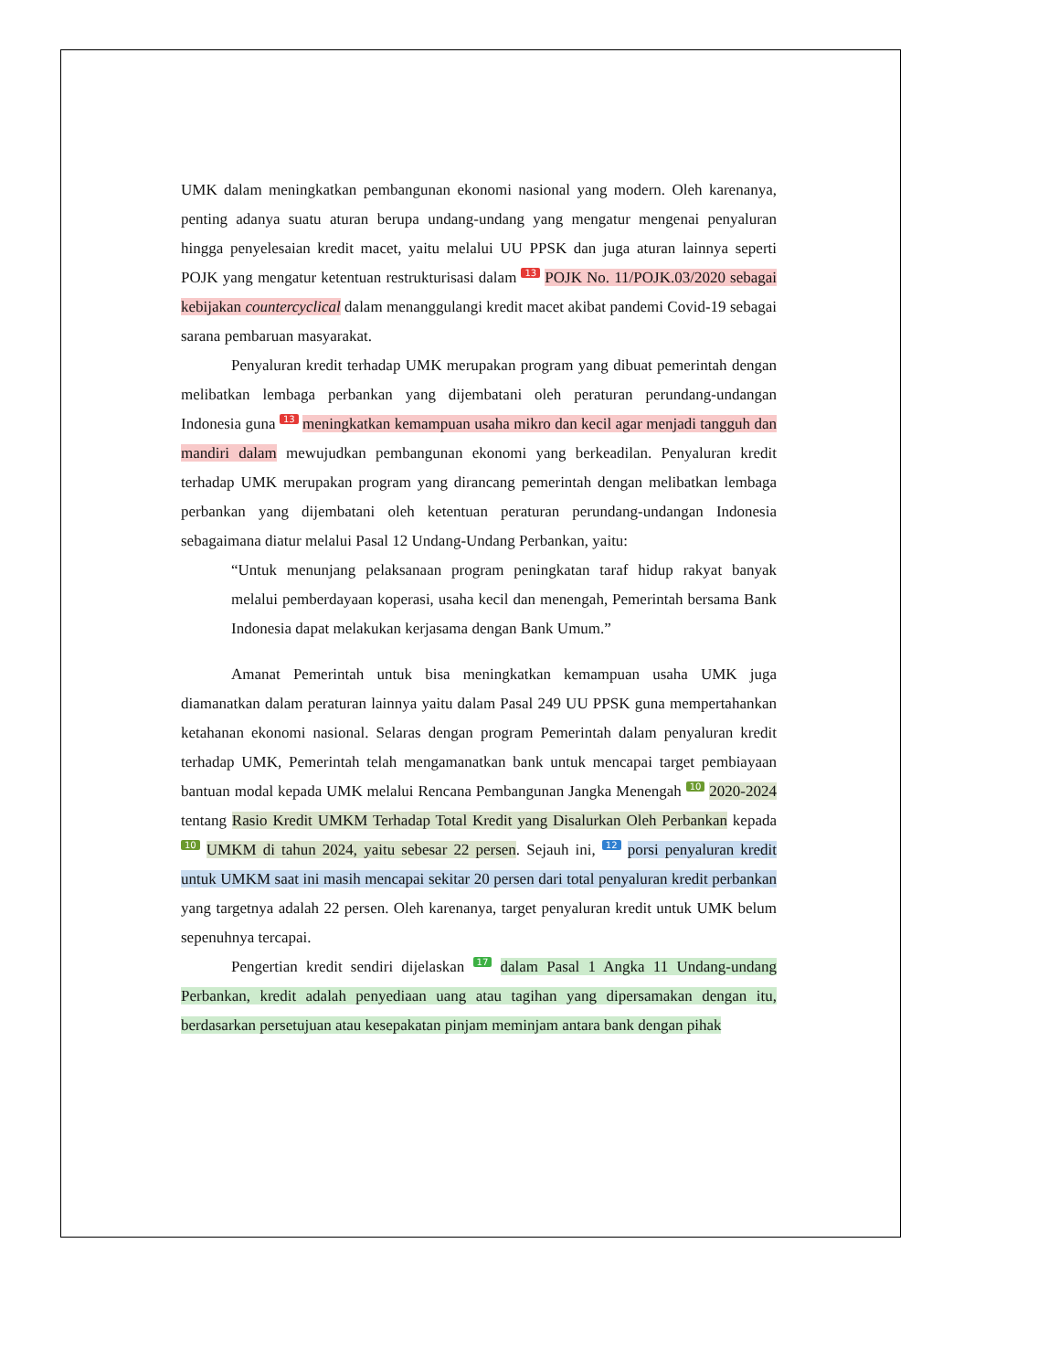UMK dalam meningkatkan pembangunan ekonomi nasional yang modern. Oleh karenanya, penting adanya suatu aturan berupa undang-undang yang mengatur mengenai penyaluran hingga penyelesaian kredit macet, yaitu melalui UU PPSK dan juga aturan lainnya seperti POJK yang mengatur ketentuan restrukturisasi dalam 13 POJK No. 11/POJK.03/2020 sebagai kebijakan countercyclical dalam menanggulangi kredit macet akibat pandemi Covid-19 sebagai sarana pembaruan masyarakat.
Penyaluran kredit terhadap UMK merupakan program yang dibuat pemerintah dengan melibatkan lembaga perbankan yang dijembatani oleh peraturan perundang-undangan Indonesia guna 13 meningkatkan kemampuan usaha mikro dan kecil agar menjadi tangguh dan mandiri dalam mewujudkan pembangunan ekonomi yang berkeadilan. Penyaluran kredit terhadap UMK merupakan program yang dirancang pemerintah dengan melibatkan lembaga perbankan yang dijembatani oleh ketentuan peraturan perundang-undangan Indonesia sebagaimana diatur melalui Pasal 12 Undang-Undang Perbankan, yaitu:
“Untuk menunjang pelaksanaan program peningkatan taraf hidup rakyat banyak melalui pemberdayaan koperasi, usaha kecil dan menengah, Pemerintah bersama Bank Indonesia dapat melakukan kerjasama dengan Bank Umum.”
Amanat Pemerintah untuk bisa meningkatkan kemampuan usaha UMK juga diamanatkan dalam peraturan lainnya yaitu dalam Pasal 249 UU PPSK guna mempertahankan ketahanan ekonomi nasional. Selaras dengan program Pemerintah dalam penyaluran kredit terhadap UMK, Pemerintah telah mengamanatkan bank untuk mencapai target pembiayaan bantuan modal kepada UMK melalui Rencana Pembangunan Jangka Menengah 10 2020-2024 tentang Rasio Kredit UMKM Terhadap Total Kredit yang Disalurkan Oleh Perbankan kepada 10 UMKM di tahun 2024, yaitu sebesar 22 persen. Sejauh ini, 12 porsi penyaluran kredit untuk UMKM saat ini masih mencapai sekitar 20 persen dari total penyaluran kredit perbankan yang targetnya adalah 22 persen. Oleh karenanya, target penyaluran kredit untuk UMK belum sepenuhnya tercapai.
Pengertian kredit sendiri dijelaskan 17 dalam Pasal 1 Angka 11 Undang-undang Perbankan, kredit adalah penyediaan uang atau tagihan yang dipersamakan dengan itu, berdasarkan persetujuan atau kesepakatan pinjam meminjam antara bank dengan pihak